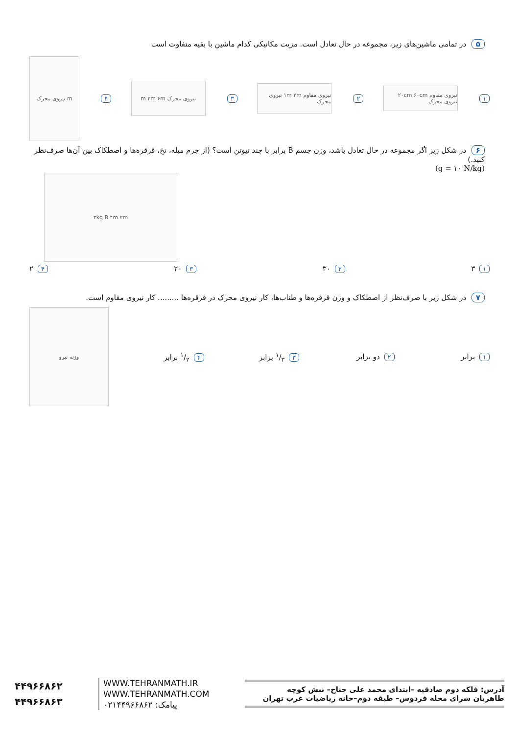۵ در تمامی ماشین‌های زیر، مجموعه در حال تعادل است. مزیت مکانیکی کدام ماشین با بقیه متفاوت است
۱
نیروی مقاوم ۲۰cm ۶۰cm نیروی محرک
۲
نیروی مقاوم ۱m ۲m نیروی محرک
۳
نیروی محرک m ۳m ۶m
۴
m نیروی محرک
۶ در شکل زیر اگر مجموعه در حال تعادل باشد، وزن جسم B برابر با چند نیوتن است؟ (از جرم میله، نخ، قرقره‌ها و اصطکاک بین آن‌ها صرف‌نظر کنید.)
(g = ۱۰ N/kg)
۳kg B ۴m ۲m
۱ ۳ ۲ ۳۰ ۳ ۲۰ ۴ ۲
۷ در شکل زیر با صرف‌نظر از اصطکاک و وزن قرقره‌ها و طناب‌ها، کار نیروی محرک در قرقره‌ها ......... کار نیروی مقاوم است.
۱ برابر ۲ دو برابر ۳ ۱/۳ برابر ۴ ۱/۲ برابر
وزنه نیرو
۴۴۹۶۶۸۶۲
۴۴۹۶۶۸۶۳
WWW.TEHRANMATH.IR
WWW.TEHRANMATH.COM
پیامک: ۰۲۱۴۴۹۶۶۸۶۲
آدرس: فلکه دوم صادقیه –ابتدای محمد علی جناح– نبش کوچه
طاهریان سرای محله فردوس– طبقه دوم–خانه ریاضیات غرب تهران